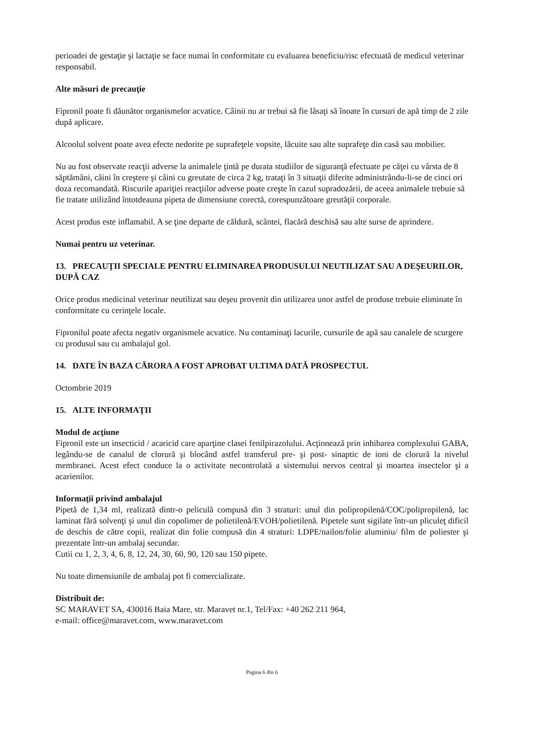perioadei de gestaţie şi lactaţie se face numai în conformitate cu evaluarea beneficiu/risc efectuată de medicul veterinar responsabil.
Alte măsuri de precauţie
Fipronil poate fi dăunător organismelor acvatice. Câinii nu ar trebui să fie lăsaţi să înoate în cursuri de apă timp de 2 zile după aplicare.
Alcoolul solvent poate avea efecte nedorite pe suprafeţele vopsite, lăcuite sau alte suprafeţe din casă sau mobilier.
Nu au fost observate reacţii adverse la animalele ţintă pe durata studiilor de siguranţă efectuate pe căţei cu vârsta de 8 săptămâni, câini în creştere şi câini cu greutate de circa 2 kg, trataţi în 3 situaţii diferite administrându-li-se de cinci ori doza recomandată. Riscurile apariţiei reacţiilor adverse poate creşte în cazul supradozării, de aceea animalele trebuie să fie tratate utilizând întotdeauna pipeta de dimensiune corectă, corespunzătoare greutăţii corporale.
Acest produs este inflamabil. A se ţine departe de căldură, scântei, flacără deschisă sau alte surse de aprindere.
Numai pentru uz veterinar.
13. PRECAUŢII SPECIALE PENTRU ELIMINAREA PRODUSULUI NEUTILIZAT SAU A DEŞEURILOR, DUPĂ CAZ
Orice produs medicinal veterinar neutilizat sau deşeu provenit din utilizarea unor astfel de produse trebuie eliminate în conformitate cu cerinţele locale.
Fipronilul poate afecta negativ organismele acvatice. Nu contaminaţi lacurile, cursurile de apă sau canalele de scurgere cu produsul sau cu ambalajul gol.
14. DATE ÎN BAZA CĂRORA A FOST APROBAT ULTIMA DATĂ PROSPECTUL
Octombrie 2019
15. ALTE INFORMAŢII
Modul de acţiune
Fipronil este un insecticid / acaricid care aparţine clasei fenilpirazolului. Acţionează prin inhibarea complexului GABA, legându-se de canalul de clorură şi blocând astfel transferul pre- şi post- sinaptic de ioni de clorură la nivelul membranei. Acest efect conduce la o activitate necontrolată a sistemului nervos central şi moartea insectelor şi a acarienilor.
Informaţii privind ambalajul
Pipetă de 1,34 ml, realizată dintr-o peliculă compusă din 3 straturi: unul din polipropilenă/COC/polipropilenă, lac laminat fără solvenţi şi unul din copolimer de polietilenă/EVOH/polietilenă. Pipetele sunt sigilate într-un pliculeţ dificil de deschis de către copii, realizat din folie compusă din 4 straturi: LDPE/nailon/folie aluminiu/ film de poliester şi prezentate într-un ambalaj secundar.
Cutii cu 1, 2, 3, 4, 6, 8, 12, 24, 30, 60, 90, 120 sau 150 pipete.
Nu toate dimensiunile de ambalaj pot fi comercializate.
Distribuit de:
SC MARAVET SA, 430016 Baia Mare, str. Maravet nr.1, Tel/Fax: +40 262 211 964,
e-mail: office@maravet.com, www.maravet.com
Pagina 6 din 6